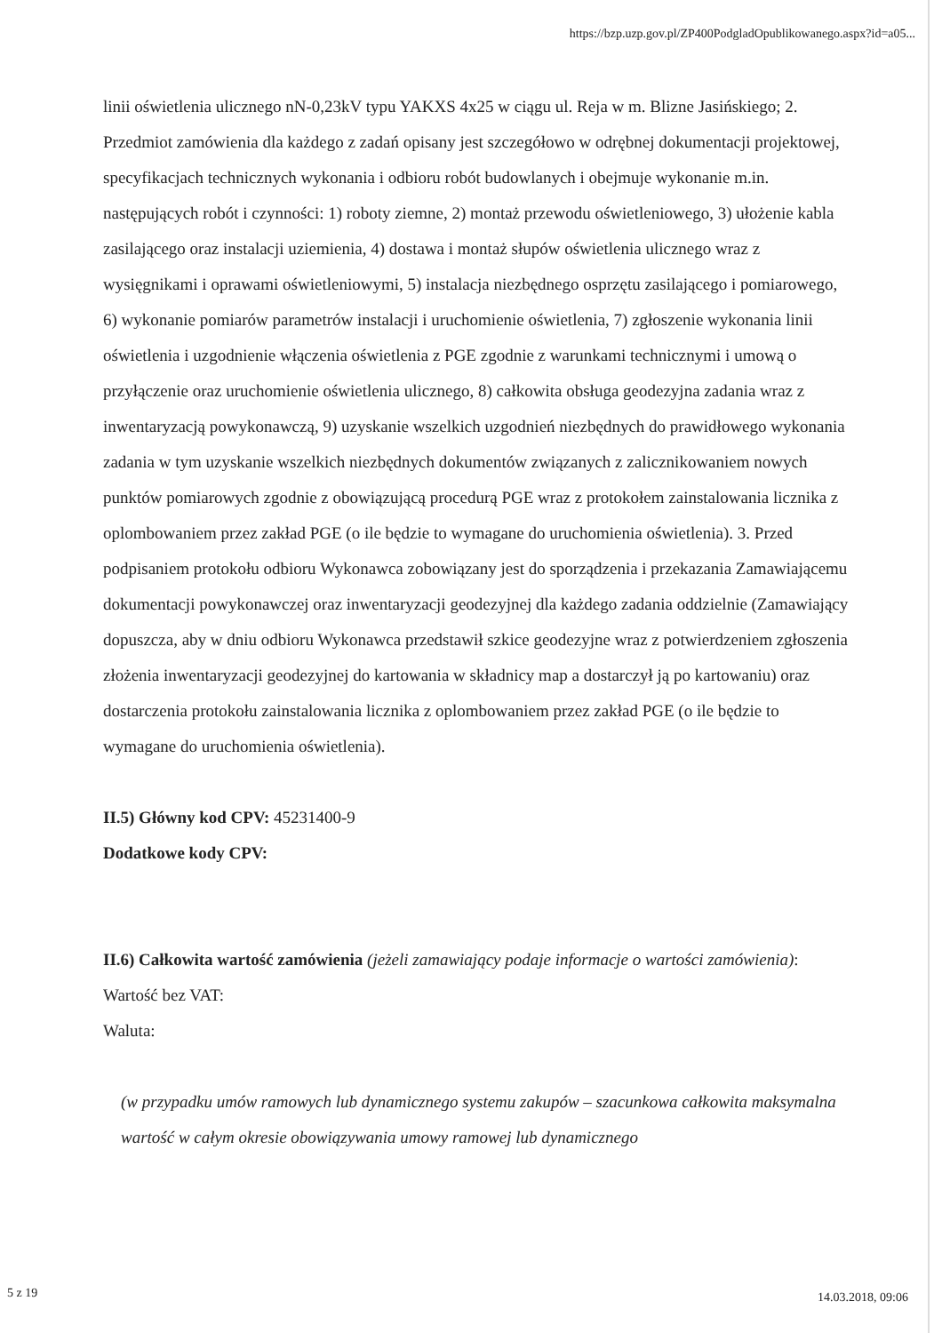https://bzp.uzp.gov.pl/ZP400PodgladOpublikowanego.aspx?id=a05...
linii oświetlenia ulicznego nN-0,23kV typu YAKXS 4x25 w ciągu ul. Reja w m. Blizne Jasińskiego; 2. Przedmiot zamówienia dla każdego z zadań opisany jest szczegółowo w odrębnej dokumentacji projektowej, specyfikacjach technicznych wykonania i odbioru robót budowlanych i obejmuje wykonanie m.in. następujących robót i czynności: 1) roboty ziemne, 2) montaż przewodu oświetleniowego, 3) ułożenie kabla zasilającego oraz instalacji uziemienia, 4) dostawa i montaż słupów oświetlenia ulicznego wraz z wysięgnikami i oprawami oświetleniowymi, 5) instalacja niezbędnego osprzętu zasilającego i pomiarowego, 6) wykonanie pomiarów parametrów instalacji i uruchomienie oświetlenia, 7) zgłoszenie wykonania linii oświetlenia i uzgodnienie włączenia oświetlenia z PGE zgodnie z warunkami technicznymi i umową o przyłączenie oraz uruchomienie oświetlenia ulicznego, 8) całkowita obsługa geodezyjna zadania wraz z inwentaryzacją powykonawczą, 9) uzyskanie wszelkich uzgodnień niezbędnych do prawidłowego wykonania zadania w tym uzyskanie wszelkich niezbędnych dokumentów związanych z zalicznikowaniem nowych punktów pomiarowych zgodnie z obowiązującą procedurą PGE wraz z protokołem zainstalowania licznika z oplombowaniem przez zakład PGE (o ile będzie to wymagane do uruchomienia oświetlenia). 3. Przed podpisaniem protokołu odbioru Wykonawca zobowiązany jest do sporządzenia i przekazania Zamawiającemu dokumentacji powykonawczej oraz inwentaryzacji geodezyjnej dla każdego zadania oddzielnie (Zamawiający dopuszcza, aby w dniu odbioru Wykonawca przedstawił szkice geodezyjne wraz z potwierdzeniem zgłoszenia złożenia inwentaryzacji geodezyjnej do kartowania w składnicy map a dostarczył ją po kartowaniu) oraz dostarczenia protokołu zainstalowania licznika z oplombowaniem przez zakład PGE (o ile będzie to wymagane do uruchomienia oświetlenia).
II.5) Główny kod CPV: 45231400-9
Dodatkowe kody CPV:
II.6) Całkowita wartość zamówienia (jeżeli zamawiający podaje informacje o wartości zamówienia):
Wartość bez VAT:
Waluta:
(w przypadku umów ramowych lub dynamicznego systemu zakupów – szacunkowa całkowita maksymalna wartość w całym okresie obowiązywania umowy ramowej lub dynamicznego
5 z 19 14.03.2018, 09:06